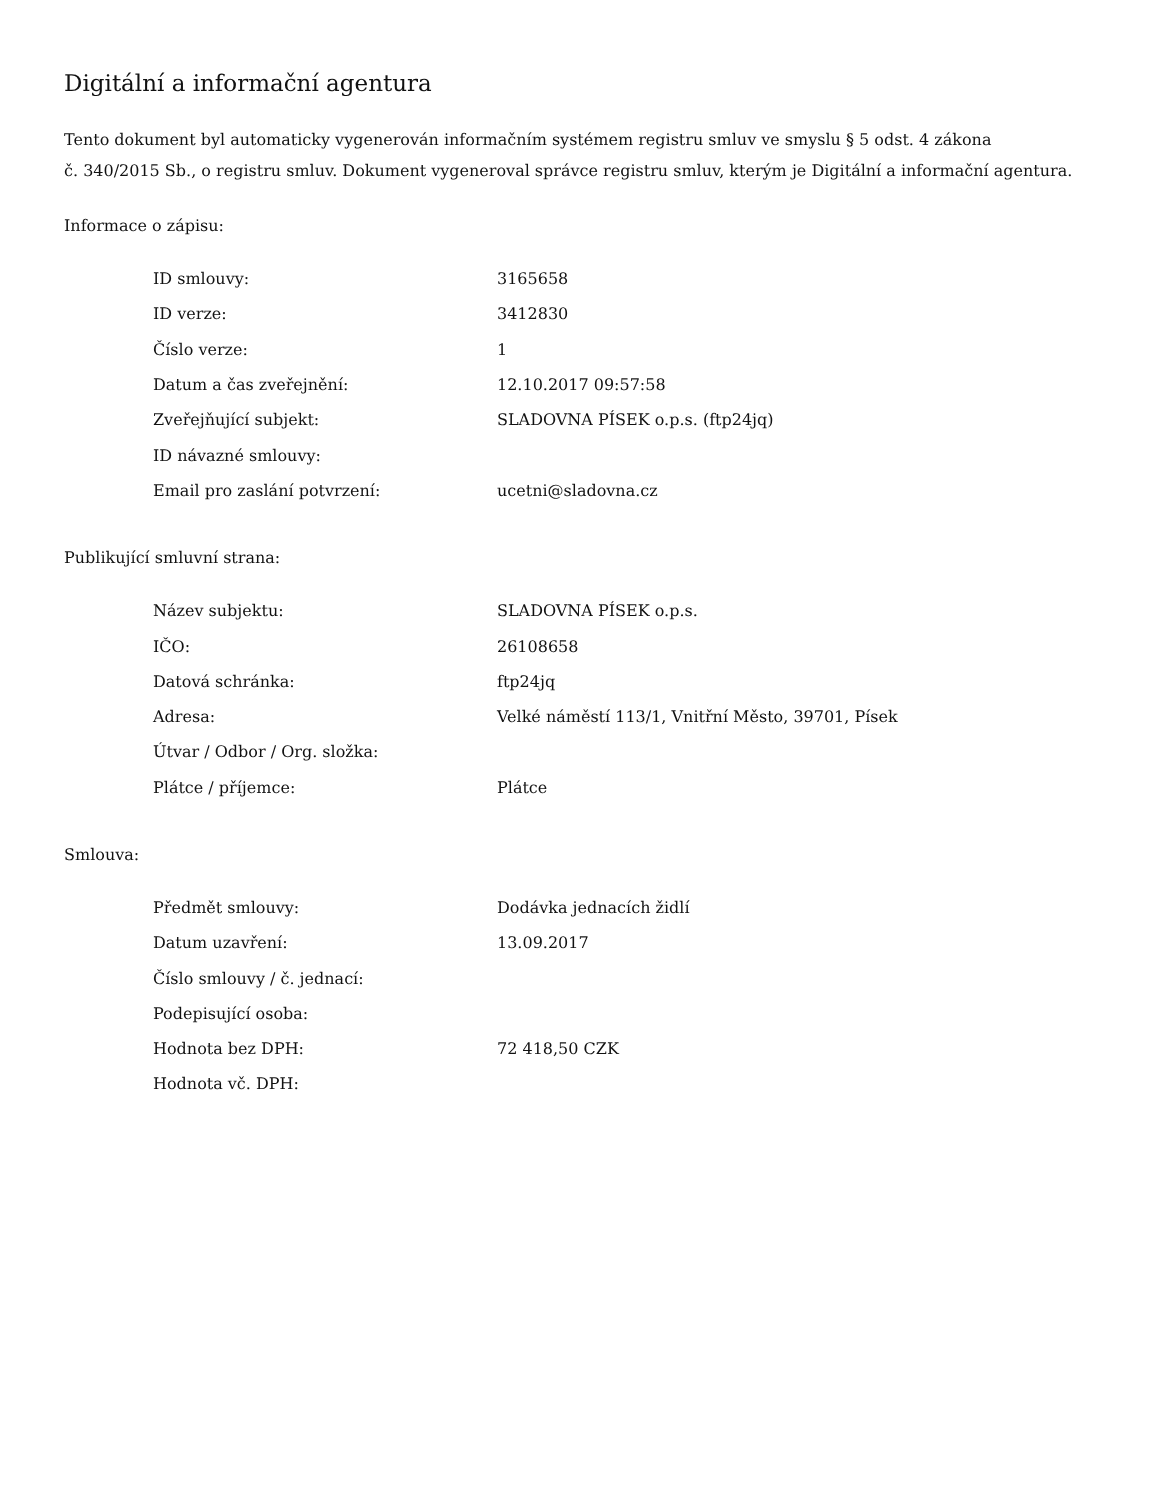Digitální a informační agentura
Tento dokument byl automaticky vygenerován informačním systémem registru smluv ve smyslu § 5 odst. 4 zákona
č. 340/2015 Sb., o registru smluv. Dokument vygeneroval správce registru smluv, kterým je Digitální a informační agentura.
Informace o zápisu:
| ID smlouvy: | 3165658 |
| ID verze: | 3412830 |
| Číslo verze: | 1 |
| Datum a čas zveřejnění: | 12.10.2017 09:57:58 |
| Zveřejňující subjekt: | SLADOVNA PÍSEK o.p.s. (ftp24jq) |
| ID návazné smlouvy: | |
| Email pro zaslání potvrzení: | ucetni@sladovna.cz |
Publikující smluvní strana:
| Název subjektu: | SLADOVNA PÍSEK o.p.s. |
| IČO: | 26108658 |
| Datová schránka: | ftp24jq |
| Adresa: | Velké náměstí 113/1, Vnitřní Město, 39701, Písek |
| Útvar / Odbor / Org. složka: | |
| Plátce / příjemce: | Plátce |
Smlouva:
| Předmět smlouvy: | Dodávka jednacích židlí |
| Datum uzavření: | 13.09.2017 |
| Číslo smlouvy / č. jednací: | |
| Podepisující osoba: | |
| Hodnota bez DPH: | 72 418,50 CZK |
| Hodnota vč. DPH: | |